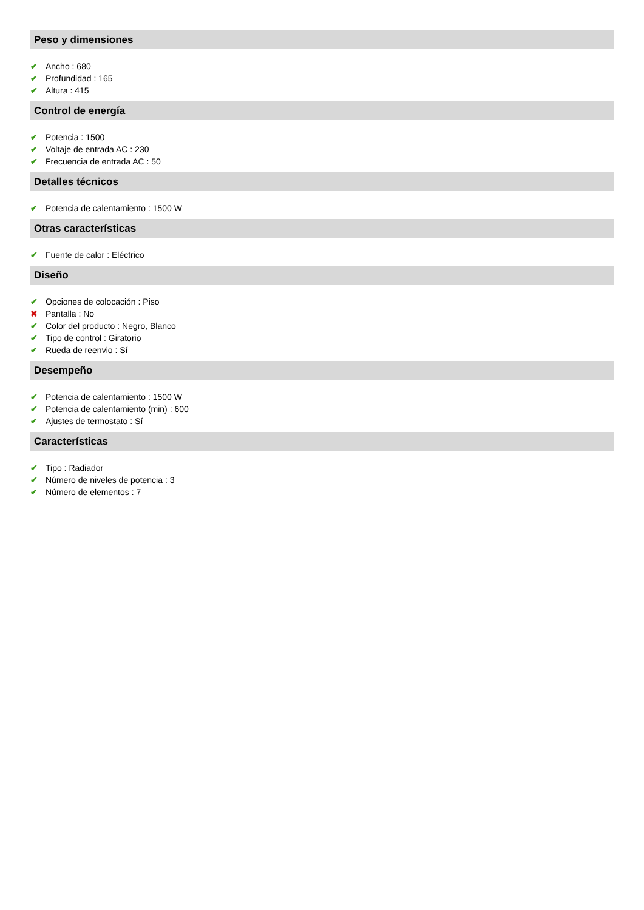Peso y dimensiones
✔ Ancho : 680
✔ Profundidad : 165
✔ Altura : 415
Control de energía
✔ Potencia : 1500
✔ Voltaje de entrada AC : 230
✔ Frecuencia de entrada AC : 50
Detalles técnicos
✔ Potencia de calentamiento : 1500 W
Otras características
✔ Fuente de calor : Eléctrico
Diseño
✔ Opciones de colocación : Piso
✖ Pantalla : No
✔ Color del producto : Negro, Blanco
✔ Tipo de control : Giratorio
✔ Rueda de reenvio : Sí
Desempeño
✔ Potencia de calentamiento : 1500 W
✔ Potencia de calentamiento (min) : 600
✔ Ajustes de termostato : Sí
Características
✔ Tipo : Radiador
✔ Número de niveles de potencia : 3
✔ Número de elementos : 7